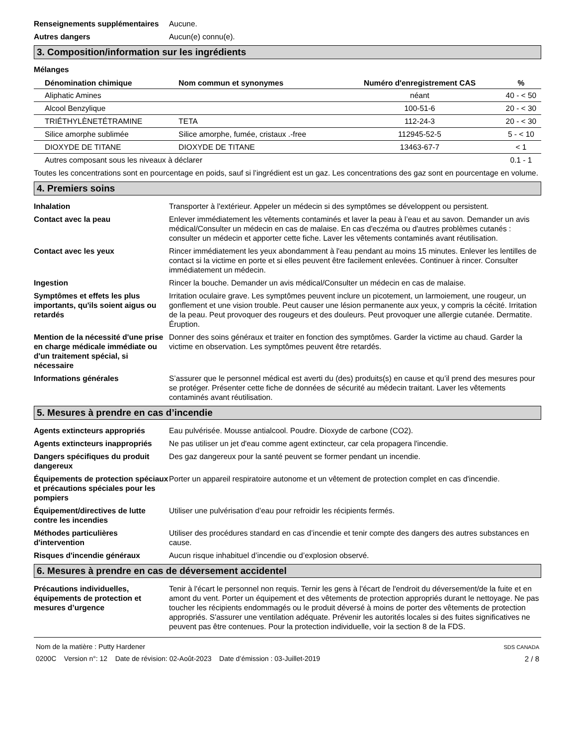Renseignements supplémentaires
Aucune.
Autres dangers Aucun(e) connu(e).
3. Composition/information sur les ingrédients
Mélanges
| Dénomination chimique | Nom commun et synonymes | Numéro d'enregistrement CAS | % |
| --- | --- | --- | --- |
| Aliphatic Amines | | néant | 40 - < 50 |
| Alcool Benzylique | | 100-51-6 | 20 - < 30 |
| TRIÉTHYLÈNETÉTRAMINE | TETA | 112-24-3 | 20 - < 30 |
| Silice amorphe sublimée | Silice amorphe, fumée, cristaux .-free | 112945-52-5 | 5 - < 10 |
| DIOXYDE DE TITANE | DIOXYDE DE TITANE | 13463-67-7 | < 1 |
| Autres composant sous les niveaux à déclarer | | | 0.1 - 1 |
Toutes les concentrations sont en pourcentage en poids, sauf si l’ingrédient est un gaz. Les concentrations des gaz sont en pourcentage en volume.
4. Premiers soins
Inhalation Transporter à l'extérieur. Appeler un médecin si des symptômes se développent ou persistent.
Contact avec la peau Enlever immédiatement les vêtements contaminés et laver la peau à l’eau et au savon. Demander un avis médical/Consulter un médecin en cas de malaise. En cas d'eczéma ou d'autres problèmes cutanés : consulter un médecin et apporter cette fiche. Laver les vêtements contaminés avant réutilisation.
Contact avec les yeux Rincer immédiatement les yeux abondamment à l'eau pendant au moins 15 minutes. Enlever les lentilles de contact si la victime en porte et si elles peuvent être facilement enlevées. Continuer à rincer. Consulter immédiatement un médecin.
Ingestion Rincer la bouche. Demander un avis médical/Consulter un médecin en cas de malaise.
Symptômes et effets les plus importants, qu'ils soient aigus ou retardés
Irritation oculaire grave. Les symptômes peuvent inclure un picotement, un larmoiement, une rougeur, un gonflement et une vision trouble. Peut causer une lésion permanente aux yeux, y compris la cécité. Irritation de la peau. Peut provoquer des rougeurs et des douleurs. Peut provoquer une allergie cutanée. Dermatite. Éruption.
Mention de la nécessité d'une prise en charge médicale immédiate ou d'un traitement spécial, si nécessaire
Donner des soins généraux et traiter en fonction des symptômes. Garder la victime au chaud. Garder la victime en observation. Les symptômes peuvent être retardés.
Informations générales S’assurer que le personnel médical est averti du (des) produits(s) en cause et qu’il prend des mesures pour se protéger. Présenter cette fiche de données de sécurité au médecin traitant. Laver les vêtements contaminés avant réutilisation.
5. Mesures à prendre en cas d’incendie
Agents extincteurs appropriés Eau pulvérisée. Mousse antialcool. Poudre. Dioxyde de carbone (CO2).
Agents extincteurs inappropriés
Ne pas utiliser un jet d'eau comme agent extincteur, car cela propagera l'incendie.
Dangers spécifiques du produit dangereux
Des gaz dangereux pour la santé peuvent se former pendant un incendie.
Équipements de protection spéciaux et précautions spéciales pour les pompiers
Porter un appareil respiratoire autonome et un vêtement de protection complet en cas d'incendie.
Équipement/directives de lutte contre les incendies
Utiliser une pulvérisation d’eau pour refroidir les récipients fermés.
Méthodes particulières d'intervention
Utiliser des procédures standard en cas d’incendie et tenir compte des dangers des autres substances en cause.
Risques d'incendie généraux Aucun risque inhabituel d’incendie ou d’explosion observé.
6. Mesures à prendre en cas de déversement accidentel
Précautions individuelles, équipements de protection et mesures d’urgence
Tenir à l'écart le personnel non requis. Ternir les gens à l'écart de l'endroit du déversement/de la fuite et en amont du vent. Porter un équipement et des vêtements de protection appropriés durant le nettoyage. Ne pas toucher les récipients endommagés ou le produit déversé à moins de porter des vêtements de protection appropriés. S'assurer une ventilation adéquate. Prévenir les autorités locales si des fuites significatives ne peuvent pas être contenues. Pour la protection individuelle, voir la section 8 de la FDS.
Nom de la matière : Putty Hardener
0200C Version n°: 12 Date de révision: 02-Août-2023 Date d’émission : 03-Juillet-2019
SDS CANADA
2 / 8